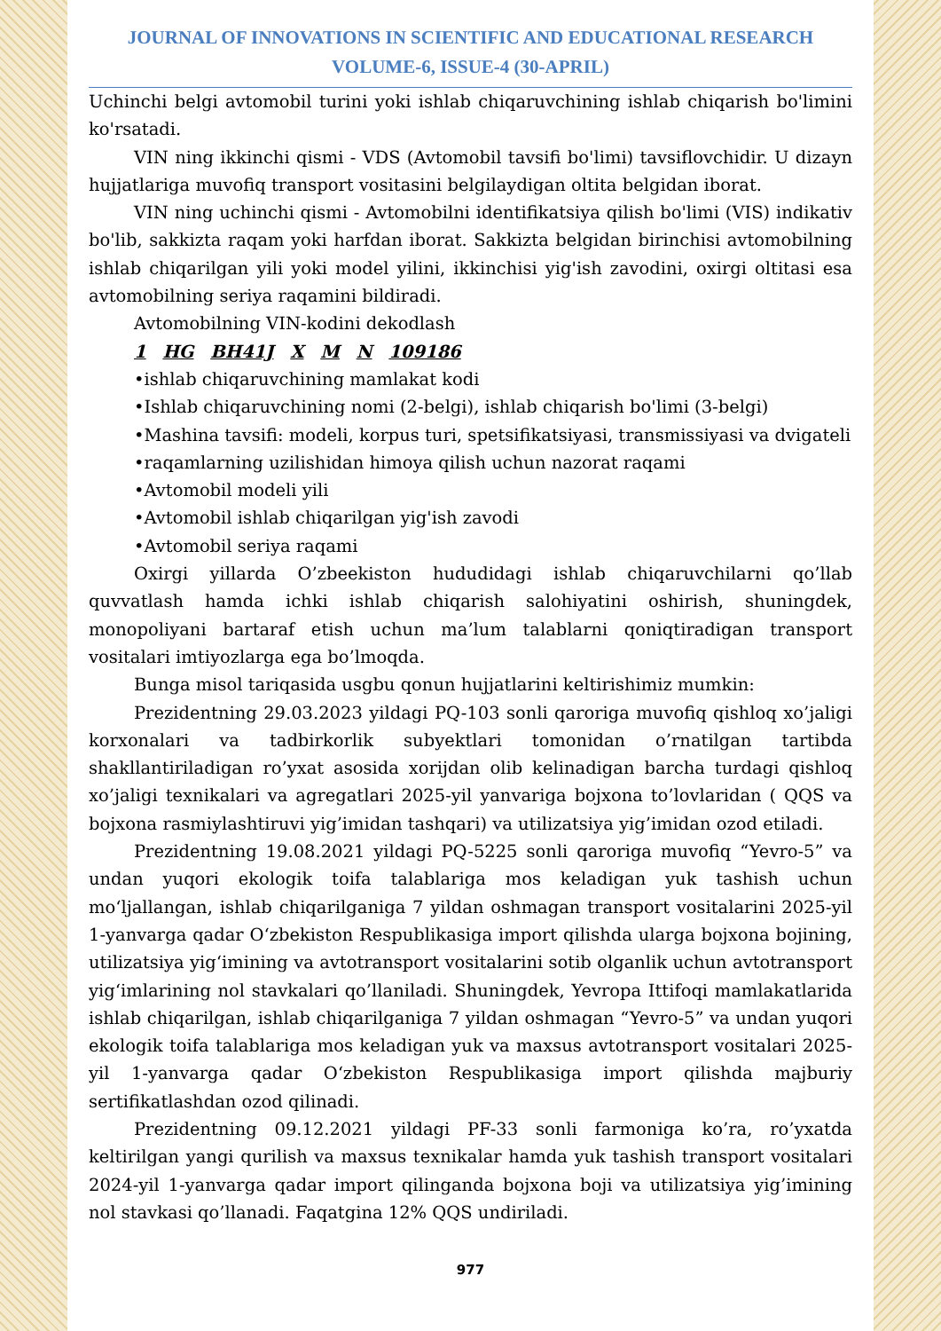JOURNAL OF INNOVATIONS IN SCIENTIFIC AND EDUCATIONAL RESEARCH
VOLUME-6, ISSUE-4 (30-APRIL)
Uchinchi belgi avtomobil turini yoki ishlab chiqaruvchining ishlab chiqarish bo'limini ko'rsatadi.
VIN ning ikkinchi qismi - VDS (Avtomobil tavsifi bo'limi) tavsiflovchidir. U dizayn hujjatlariga muvofiq transport vositasini belgilaydigan oltita belgidan iborat.
VIN ning uchinchi qismi - Avtomobilni identifikatsiya qilish bo'limi (VIS) indikativ bo'lib, sakkizta raqam yoki harfdan iborat. Sakkizta belgidan birinchisi avtomobilning ishlab chiqarilgan yili yoki model yilini, ikkinchisi yig'ish zavodini, oxirgi oltitasi esa avtomobilning seriya raqamini bildiradi.
Avtomobilning VIN-kodini dekodlash
1 HG BH41J X M N 109186
•ishlab chiqaruvchining mamlakat kodi
•Ishlab chiqaruvchining nomi (2-belgi), ishlab chiqarish bo'limi (3-belgi)
•Mashina tavsifi: modeli, korpus turi, spetsifikatsiyasi, transmissiyasi va dvigateli
•raqamlarning uzilishidan himoya qilish uchun nazorat raqami
•Avtomobil modeli yili
•Avtomobil ishlab chiqarilgan yig'ish zavodi
•Avtomobil seriya raqami
Oxirgi yillarda O’zbeekiston hududidagi ishlab chiqaruvchilarni qo’llab quvvatlash hamda ichki ishlab chiqarish salohiyatini oshirish, shuningdek, monopoliyani bartaraf etish uchun ma’lum talablarni qoniqtiradigan transport vositalari imtiyozlarga ega bo’lmoqda.
Bunga misol tariqasida usgbu qonun hujjatlarini keltirishimiz mumkin:
Prezidentning 29.03.2023 yildagi PQ-103 sonli qaroriga muvofiq qishloq xo’jaligi korxonalari va tadbirkorlik subyektlari tomonidan o’rnatilgan tartibda shakllantiriladigan ro’yxat asosida xorijdan olib kelinadigan barcha turdagi qishloq xo’jaligi texnikalari va agregatlari 2025-yil yanvariga bojxona to’lovlaridan ( QQS va bojxona rasmiylashtiruvi yig’imidan tashqari) va utilizatsiya yig’imidan ozod etiladi.
Prezidentning 19.08.2021 yildagi PQ-5225 sonli qaroriga muvofiq “Yevro-5” va undan yuqori ekologik toifa talablariga mos keladigan yuk tashish uchun mo‘ljallangan, ishlab chiqarilganiga 7 yildan oshmagan transport vositalarini 2025-yil 1-yanvarga qadar O‘zbekiston Respublikasiga import qilishda ularga bojxona bojining, utilizatsiya yig‘imining va avtotransport vositalarini sotib olganlik uchun avtotransport yig‘imlarining nol stavkalari qo’llaniladi. Shuningdek, Yevropa Ittifoqi mamlakatlarida ishlab chiqarilgan, ishlab chiqarilganiga 7 yildan oshmagan “Yevro-5” va undan yuqori ekologik toifa talablariga mos keladigan yuk va maxsus avtotransport vositalari 2025-yil 1-yanvarga qadar O‘zbekiston Respublikasiga import qilishda majburiy sertifikatlashdan ozod qilinadi.
Prezidentning 09.12.2021 yildagi PF-33 sonli farmoniga ko’ra, ro’yxatda keltirilgan yangi qurilish va maxsus texnikalar hamda yuk tashish transport vositalari 2024-yil 1-yanvarga qadar import qilinganda bojxona boji va utilizatsiya yig’imining nol stavkasi qo’llanadi. Faqatgina 12% QQS undiriladi.
977